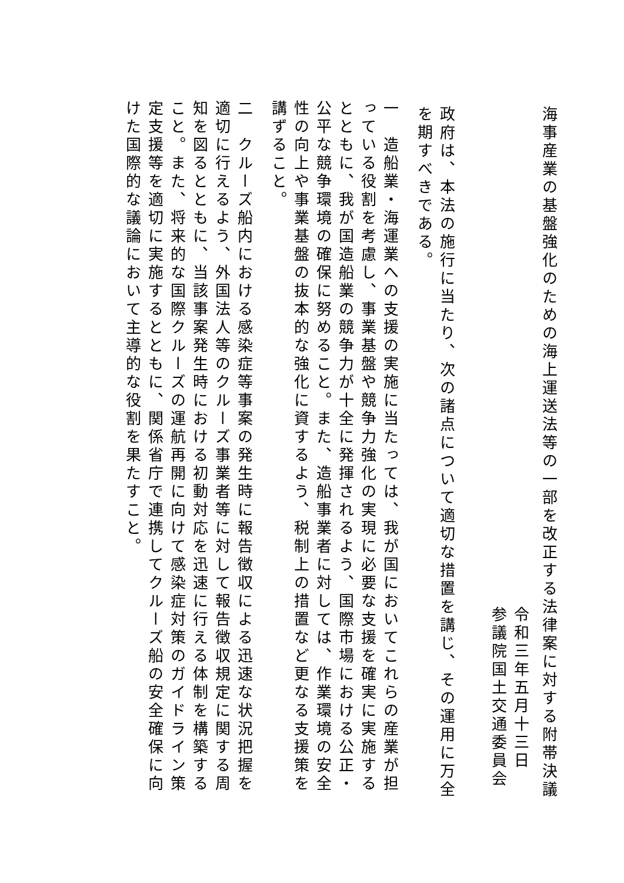海事産業の基盤強化のための海上運送法等の一部を改正する法律案に対する附帯決議
令和三年五月十三日
参議院国土交通委員会
政府は、本法の施行に当たり、次の諸点について適切な措置を講じ、その運用に万全を期すべきである。
一　造船業・海運業への支援の実施に当たっては、我が国においてこれらの産業が担っている役割を考慮し、事業基盤や競争力強化の実現に必要な支援を確実に実施するとともに、我が国造船業の競争力が十全に発揮されるよう、国際市場における公正・公平な競争環境の確保に努めること。また、造船事業者に対しては、作業環境の安全性の向上や事業基盤の抜本的な強化に資するよう、税制上の措置など更なる支援策を講ずること。
二　クルーズ船内における感染症等事案の発生時に報告徴収による迅速な状況把握を適切に行えるよう、外国法人等のクルーズ事業者等に対して報告徴収規定に関する周知を図るとともに、当該事案発生時における初動対応を迅速に行える体制を構築すること。また、将来的な国際クルーズの運航再開に向けて感染症対策のガイドライン策定支援等を適切に実施するとともに、関係省庁で連携してクルーズ船の安全確保に向けた国際的な議論において主導的な役割を果たすこと。